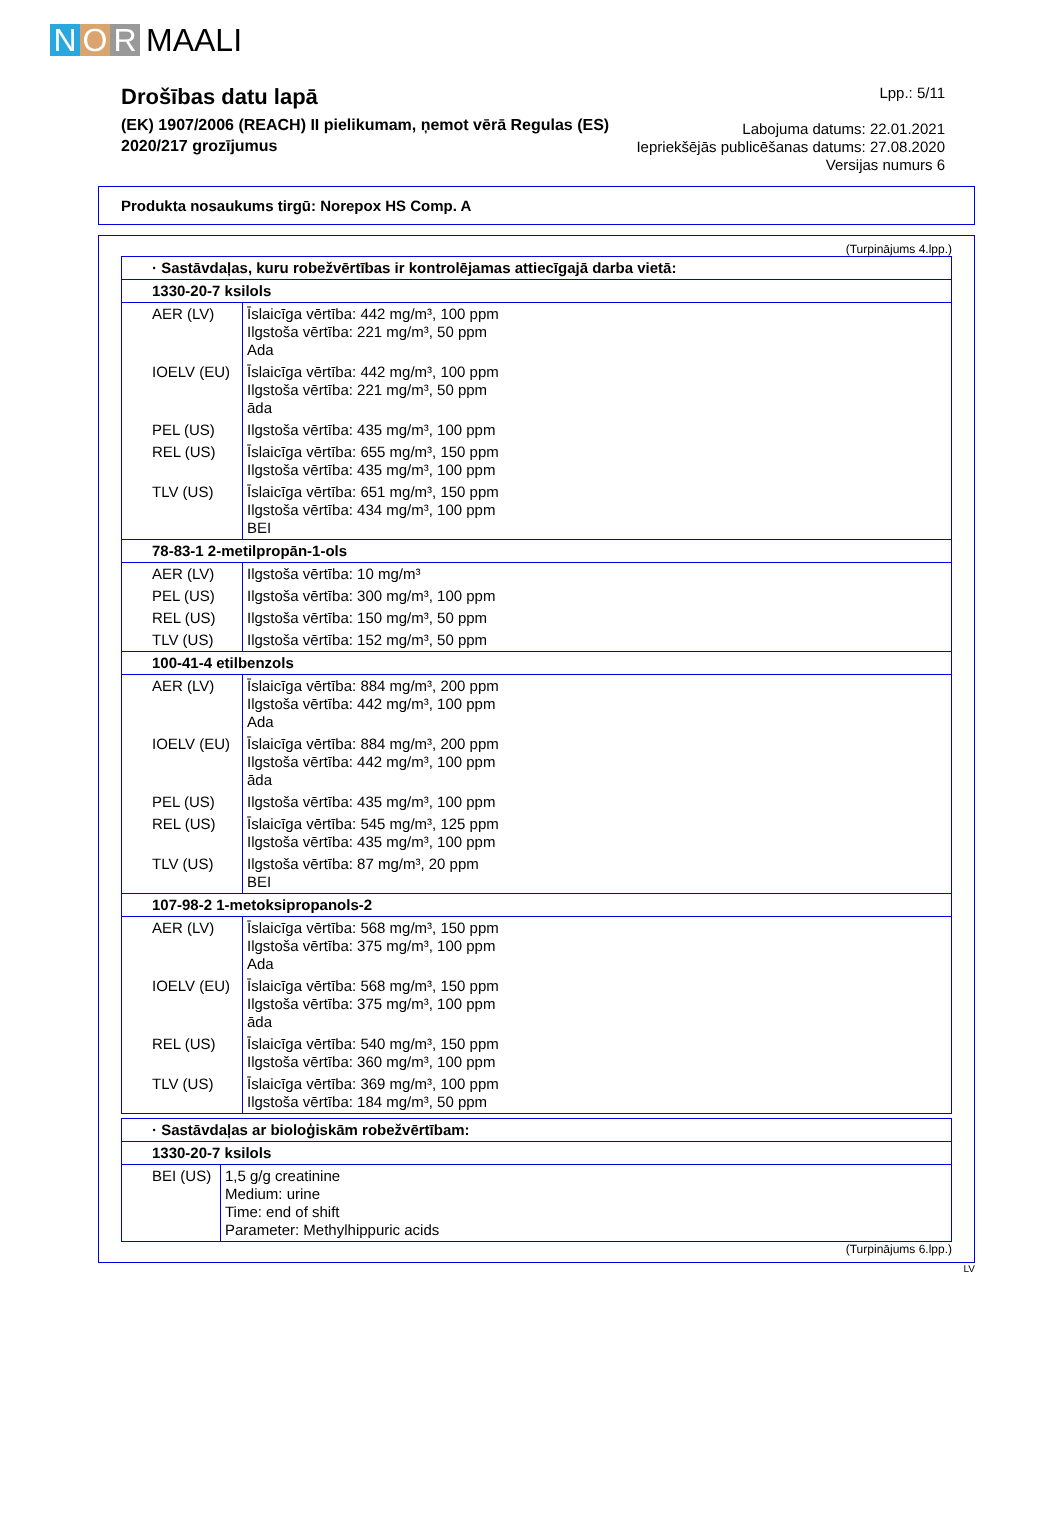N O R MAALI
Drošības datu lapā
(EK) 1907/2006 (REACH) II pielikumam, ņemot vērā Regulas (ES)
2020/217 grozījumus
Lpp.: 5/11
Labojuma datums: 22.01.2021
Iepriekšējās publicēšanas datums: 27.08.2020
Versijas numurs 6
Produkta nosaukums tirgū: Norepox HS Comp. A
(Turpinājums 4.lpp.)
| · Sastāvdaļas, kuru robežvērtības ir kontrolējamas attiecīgajā darba vietā: | |
| 1330-20-7 ksilols | |
| AER (LV) | Īslaicīga vērtība: 442 mg/m³, 100 ppm Ilgstoša vērtība: 221 mg/m³, 50 ppm Ada |
| IOELV (EU) | Īslaicīga vērtība: 442 mg/m³, 100 ppm Ilgstoša vērtība: 221 mg/m³, 50 ppm āda |
| PEL (US) | Ilgstoša vērtība: 435 mg/m³, 100 ppm |
| REL (US) | Īslaicīga vērtība: 655 mg/m³, 150 ppm Ilgstoša vērtība: 435 mg/m³, 100 ppm |
| TLV (US) | Īslaicīga vērtība: 651 mg/m³, 150 ppm Ilgstoša vērtība: 434 mg/m³, 100 ppm BEI |
| 78-83-1 2-metilpropān-1-ols | |
| AER (LV) | Ilgstoša vērtība: 10 mg/m³ |
| PEL (US) | Ilgstoša vērtība: 300 mg/m³, 100 ppm |
| REL (US) | Ilgstoša vērtība: 150 mg/m³, 50 ppm |
| TLV (US) | Ilgstoša vērtība: 152 mg/m³, 50 ppm |
| 100-41-4 etilbenzols | |
| AER (LV) | Īslaicīga vērtība: 884 mg/m³, 200 ppm Ilgstoša vērtība: 442 mg/m³, 100 ppm Ada |
| IOELV (EU) | Īslaicīga vērtība: 884 mg/m³, 200 ppm Ilgstoša vērtība: 442 mg/m³, 100 ppm āda |
| PEL (US) | Ilgstoša vērtība: 435 mg/m³, 100 ppm |
| REL (US) | Īslaicīga vērtība: 545 mg/m³, 125 ppm Ilgstoša vērtība: 435 mg/m³, 100 ppm |
| TLV (US) | Ilgstoša vērtība: 87 mg/m³, 20 ppm BEI |
| 107-98-2 1-metoksipropanols-2 | |
| AER (LV) | Īslaicīga vērtība: 568 mg/m³, 150 ppm Ilgstoša vērtība: 375 mg/m³, 100 ppm Ada |
| IOELV (EU) | Īslaicīga vērtība: 568 mg/m³, 150 ppm Ilgstoša vērtība: 375 mg/m³, 100 ppm āda |
| REL (US) | Īslaicīga vērtība: 540 mg/m³, 150 ppm Ilgstoša vērtība: 360 mg/m³, 100 ppm |
| TLV (US) | Īslaicīga vērtība: 369 mg/m³, 100 ppm Ilgstoša vērtība: 184 mg/m³, 50 ppm |
| · Sastāvdaļas ar bioloģiskām robežvērtībam: | |
| 1330-20-7 ksilols | |
| BEI (US) | 1,5 g/g creatinine Medium: urine Time: end of shift Parameter: Methylhippuric acids |
(Turpinājums 6.lpp.)
LV